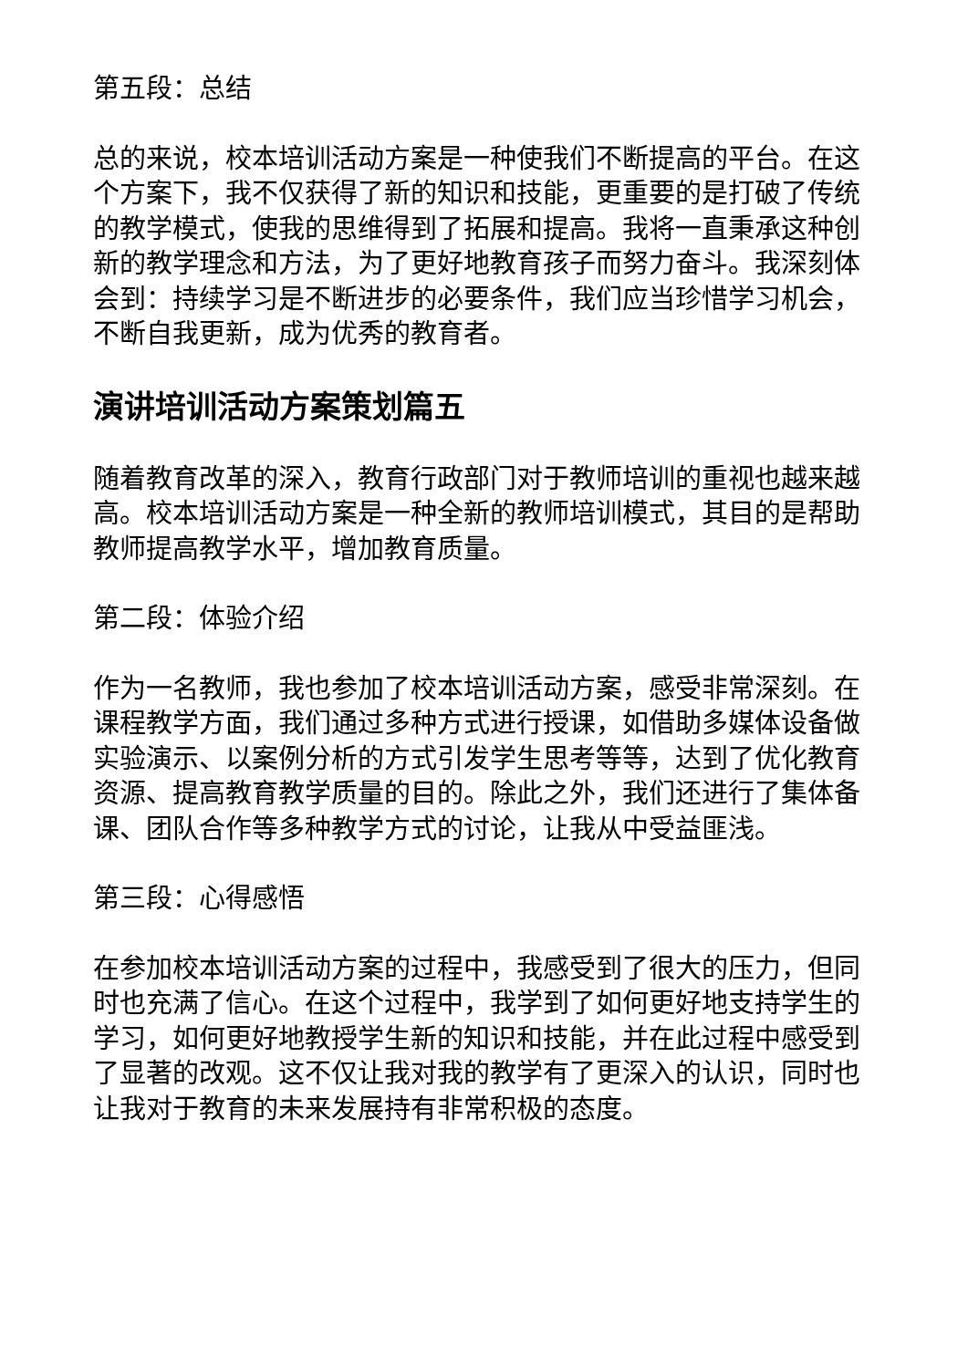第五段：总结
总的来说，校本培训活动方案是一种使我们不断提高的平台。在这个方案下，我不仅获得了新的知识和技能，更重要的是打破了传统的教学模式，使我的思维得到了拓展和提高。我将一直秉承这种创新的教学理念和方法，为了更好地教育孩子而努力奋斗。我深刻体会到：持续学习是不断进步的必要条件，我们应当珍惜学习机会，不断自我更新，成为优秀的教育者。
演讲培训活动方案策划篇五
随着教育改革的深入，教育行政部门对于教师培训的重视也越来越高。校本培训活动方案是一种全新的教师培训模式，其目的是帮助教师提高教学水平，增加教育质量。
第二段：体验介绍
作为一名教师，我也参加了校本培训活动方案，感受非常深刻。在课程教学方面，我们通过多种方式进行授课，如借助多媒体设备做实验演示、以案例分析的方式引发学生思考等等，达到了优化教育资源、提高教育教学质量的目的。除此之外，我们还进行了集体备课、团队合作等多种教学方式的讨论，让我从中受益匪浅。
第三段：心得感悟
在参加校本培训活动方案的过程中，我感受到了很大的压力，但同时也充满了信心。在这个过程中，我学到了如何更好地支持学生的学习，如何更好地教授学生新的知识和技能，并在此过程中感受到了显著的改观。这不仅让我对我的教学有了更深入的认识，同时也让我对于教育的未来发展持有非常积极的态度。